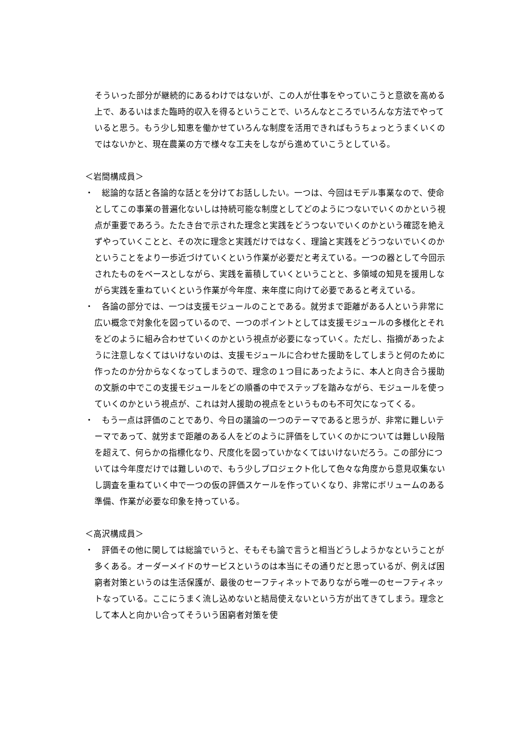そういった部分が継続的にあるわけではないが、この人が仕事をやっていこうと意欲を高める上で、あるいはまた臨時的収入を得るということで、いろんなところでいろんな方法でやっていると思う。もう少し知恵を働かせていろんな制度を活用できればもうちょっとうまくいくのではないかと、現在農業の方で様々な工夫をしながら進めていこうとしている。
＜岩間構成員＞
・　総論的な話と各論的な話とを分けてお話ししたい。一つは、今回はモデル事業なので、使命としてこの事業の普遍化ないしは持続可能な制度としてどのようにつないでいくのかという視点が重要であろう。たたき台で示された理念と実践をどうつないでいくのかという確認を絶えずやっていくことと、その次に理念と実践だけではなく、理論と実践をどうつないでいくのかということをより一歩近づけていくという作業が必要だと考えている。一つの器として今回示されたものをベースとしながら、実践を蓄積していくということと、多領域の知見を援用しながら実践を重ねていくという作業が今年度、来年度に向けて必要であると考えている。
・　各論の部分では、一つは支援モジュールのことである。就労まで距離がある人という非常に広い概念で対象化を図っているので、一つのポイントとしては支援モジュールの多様化とそれをどのように組み合わせていくのかという視点が必要になっていく。ただし、指摘があったように注意しなくてはいけないのは、支援モジュールに合わせた援助をしてしまうと何のために作ったのか分からなくなってしまうので、理念の１つ目にあったように、本人と向き合う援助の文脈の中でこの支援モジュールをどの順番の中でステップを踏みながら、モジュールを使っていくのかという視点が、これは対人援助の視点をというものも不可欠になってくる。
・　もう一点は評価のことであり、今日の議論の一つのテーマであると思うが、非常に難しいテーマであって、就労まで距離のある人をどのように評価をしていくのかについては難しい段階を超えて、何らかの指標化なり、尺度化を図っていかなくてはいけないだろう。この部分については今年度だけでは難しいので、もう少しプロジェクト化して色々な角度から意見収集ないし調査を重ねていく中で一つの仮の評価スケールを作っていくなり、非常にボリュームのある準備、作業が必要な印象を持っている。
＜高沢構成員＞
・　評価その他に関しては総論でいうと、そもそも論で言うと相当どうしようかなということが多くある。オーダーメイドのサービスというのは本当にその通りだと思っているが、例えば困窮者対策というのは生活保護が、最後のセーフティネットでありながら唯一のセーフティネットなっている。ここにうまく流し込めないと結局使えないという方が出てきてしまう。理念として本人と向かい合ってそういう困窮者対策を使